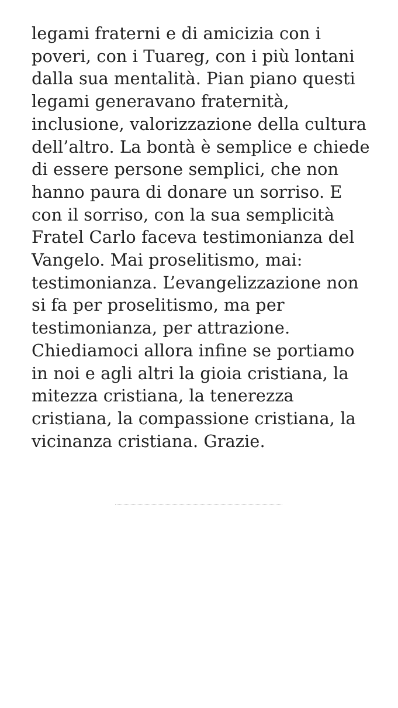legami fraterni e di amicizia con i poveri, con i Tuareg, con i più lontani dalla sua mentalità. Pian piano questi legami generavano fraternità, inclusione, valorizzazione della cultura dell’altro. La bontà è semplice e chiede di essere persone semplici, che non hanno paura di donare un sorriso. E con il sorriso, con la sua semplicità Fratel Carlo faceva testimonianza del Vangelo. Mai proselitismo, mai: testimonianza. L’evangelizzazione non si fa per proselitismo, ma per testimonianza, per attrazione. Chiediamoci allora infine se portiamo in noi e agli altri la gioia cristiana, la mitezza cristiana, la tenerezza cristiana, la compassione cristiana, la vicinanza cristiana. Grazie.